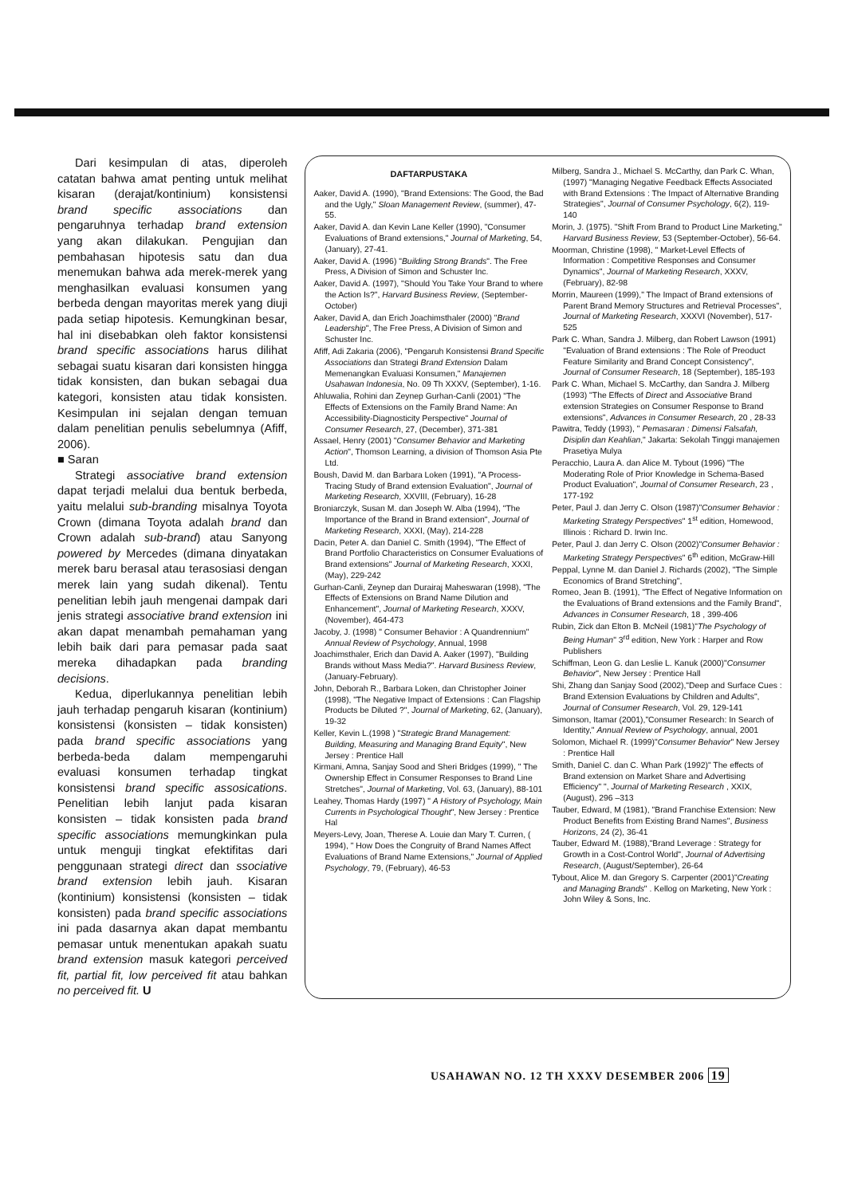Dari kesimpulan di atas, diperoleh catatan bahwa amat penting untuk melihat kisaran (derajat/kontinium) konsistensi brand specific associations dan pengaruhnya terhadap brand extension yang akan dilakukan. Pengujian dan pembahasan hipotesis satu dan dua menemukan bahwa ada merek-merek yang menghasilkan evaluasi konsumen yang berbeda dengan mayoritas merek yang diuji pada setiap hipotesis. Kemungkinan besar, hal ini disebabkan oleh faktor konsistensi brand specific associations harus dilihat sebagai suatu kisaran dari konsisten hingga tidak konsisten, dan bukan sebagai dua kategori, konsisten atau tidak konsisten. Kesimpulan ini sejalan dengan temuan dalam penelitian penulis sebelumnya (Afiff, 2006).
■ Saran
Strategi associative brand extension dapat terjadi melalui dua bentuk berbeda, yaitu melalui sub-branding misalnya Toyota Crown (dimana Toyota adalah brand dan Crown adalah sub-brand) atau Sanyong powered by Mercedes (dimana dinyatakan merek baru berasal atau terasosiasi dengan merek lain yang sudah dikenal). Tentu penelitian lebih jauh mengenai dampak dari jenis strategi associative brand extension ini akan dapat menambah pemahaman yang lebih baik dari para pemasar pada saat mereka dihadapkan pada branding decisions.
Kedua, diperlukannya penelitian lebih jauh terhadap pengaruh kisaran (kontinium) konsistensi (konsisten – tidak konsisten) pada brand specific associations yang berbeda-beda dalam mempengaruhi evaluasi konsumen terhadap tingkat konsistensi brand specific assosications. Penelitian lebih lanjut pada kisaran konsisten – tidak konsisten pada brand specific associations memungkinkan pula untuk menguji tingkat efektifitas dari penggunaan strategi direct dan ssociative brand extension lebih jauh. Kisaran (kontinium) konsistensi (konsisten – tidak konsisten) pada brand specific associations ini pada dasarnya akan dapat membantu pemasar untuk menentukan apakah suatu brand extension masuk kategori perceived fit, partial fit, low perceived fit atau bahkan no perceived fit. U
DAFTARPUSTAKA
Aaker, David A. (1990), "Brand Extensions: The Good, the Bad and the Ugly," Sloan Management Review, (summer), 47-55.
Aaker, David A. dan Kevin Lane Keller (1990), "Consumer Evaluations of Brand extensions," Journal of Marketing, 54, (January), 27-41.
Aaker, David A. (1996) "Building Strong Brands". The Free Press, A Division of Simon and Schuster Inc.
Aaker, David A. (1997), "Should You Take Your Brand to where the Action Is?", Harvard Business Review, (September-October)
Aaker, David A, dan Erich Joachimsthaler (2000) "Brand Leadership", The Free Press, A Division of Simon and Schuster Inc.
Afiff, Adi Zakaria (2006), "Pengaruh Konsistensi Brand Specific Associations dan Strategi Brand Extension Dalam Memenangkan Evaluasi Konsumen," Manajemen Usahawan Indonesia, No. 09 Th XXXV, (September), 1-16.
Ahluwalia, Rohini dan Zeynep Gurhan-Canli (2001) "The Effects of Extensions on the Family Brand Name: An Accessibility-Diagnosticity Perspective" Journal of Consumer Research, 27, (December), 371-381
Assael, Henry (2001) "Consumer Behavior and Marketing Action", Thomson Learning, a division of Thomson Asia Pte Ltd.
Boush, David M. dan Barbara Loken (1991), "A Process-Tracing Study of Brand extension Evaluation", Journal of Marketing Research, XXVIII, (February), 16-28
Broniarczyk, Susan M. dan Joseph W. Alba (1994), "The Importance of the Brand in Brand extension", Journal of Marketing Research, XXXI, (May), 214-228
Dacin, Peter A. dan Daniel C. Smith (1994), "The Effect of Brand Portfolio Characteristics on Consumer Evaluations of Brand extensions" Journal of Marketing Research, XXXI, (May), 229-242
Gurhan-Canli, Zeynep dan Durairaj Maheswaran (1998), "The Effects of Extensions on Brand Name Dilution and Enhancement", Journal of Marketing Research, XXXV, (November), 464-473
Jacoby, J. (1998) " Consumer Behavior : A Quandrennium" Annual Review of Psychology, Annual, 1998
Joachimsthaler, Erich dan David A. Aaker (1997), "Building Brands without Mass Media?". Harvard Business Review, (January-February).
John, Deborah R., Barbara Loken, dan Christopher Joiner (1998), "The Negative Impact of Extensions : Can Flagship Products be Diluted ?", Journal of Marketing, 62, (January), 19-32
Keller, Kevin L.(1998 ) "Strategic Brand Management: Building, Measuring and Managing Brand Equity", New Jersey : Prentice Hall
Kirmani, Amna, Sanjay Sood and Sheri Bridges (1999), " The Ownership Effect in Consumer Responses to Brand Line Stretches", Journal of Marketing, Vol. 63, (January), 88-101
Leahey, Thomas Hardy (1997) " A History of Psychology, Main Currents in Psychological Thought", New Jersey : Prentice Hal
Meyers-Levy, Joan, Therese A. Louie dan Mary T. Curren, ( 1994), " How Does the Congruity of Brand Names Affect Evaluations of Brand Name Extensions," Journal of Applied Psychology, 79, (February), 46-53
Milberg, Sandra J., Michael S. McCarthy, dan Park C. Whan, (1997) "Managing Negative Feedback Effects Associated with Brand Extensions : The Impact of Alternative Branding Strategies", Journal of Consumer Psychology, 6(2), 119-140
Morin, J. (1975). "Shift From Brand to Product Line Marketing," Harvard Business Review, 53 (September-October), 56-64.
Moorman, Christine (1998), " Market-Level Effects of Information : Competitive Responses and Consumer Dynamics", Journal of Marketing Research, XXXV, (February), 82-98
Morrin, Maureen (1999)," The Impact of Brand extensions of Parent Brand Memory Structures and Retrieval Processes", Journal of Marketing Research, XXXVI (November), 517-525
Park C. Whan, Sandra J. Milberg, dan Robert Lawson (1991) "Evaluation of Brand extensions : The Role of Preoduct Feature Similarity and Brand Concept Consistency", Journal of Consumer Research, 18 (September), 185-193
Park C. Whan, Michael S. McCarthy, dan Sandra J. Milberg (1993) "The Effects of Direct and Associative Brand extension Strategies on Consumer Response to Brand extensions", Advances in Consumer Research, 20 , 28-33
Pawitra, Teddy (1993), " Pemasaran : Dimensi Falsafah, Disiplin dan Keahlian," Jakarta: Sekolah Tinggi manajemen Prasetiya Mulya
Peracchio, Laura A. dan Alice M. Tybout (1996) "The Moderating Role of Prior Knowledge in Schema-Based Product Evaluation", Journal of Consumer Research, 23 , 177-192
Peter, Paul J. dan Jerry C. Olson (1987)"Consumer Behavior : Marketing Strategy Perspectives" 1<sup>st</sup> edition, Homewood, Illinois : Richard D. Irwin Inc.
Peter, Paul J. dan Jerry C. Olson (2002)"Consumer Behavior : Marketing Strategy Perspectives" 6<sup>th</sup> edition, McGraw-Hill
Peppal, Lynne M. dan Daniel J. Richards (2002), "The Simple Economics of Brand Stretching",
Romeo, Jean B. (1991), "The Effect of Negative Information on the Evaluations of Brand extensions and the Family Brand", Advances in Consumer Research, 18 , 399-406
Rubin, Zick dan Elton B. McNeil (1981)"The Psychology of Being Human" 3<sup>rd</sup> edition, New York : Harper and Row Publishers
Schiffman, Leon G. dan Leslie L. Kanuk (2000)"Consumer Behavior", New Jersey : Prentice Hall
Shi, Zhang dan Sanjay Sood (2002),"Deep and Surface Cues : Brand Extension Evaluations by Children and Adults", Journal of Consumer Research, Vol. 29, 129-141
Simonson, Itamar (2001),"Consumer Research: In Search of Identity," Annual Review of Psychology, annual, 2001
Solomon, Michael R. (1999)"Consumer Behavior" New Jersey : Prentice Hall
Smith, Daniel C. dan C. Whan Park (1992)" The effects of Brand extension on Market Share and Advertising Efficiency" ", Journal of Marketing Research , XXIX, (August), 296 –313
Tauber, Edward, M (1981), "Brand Franchise Extension: New Product Benefits from Existing Brand Names", Business Horizons, 24 (2), 36-41
Tauber, Edward M. (1988),"Brand Leverage : Strategy for Growth in a Cost-Control World", Journal of Advertising Research, (August/September), 26-64
Tybout, Alice M. dan Gregory S. Carpenter (2001)"Creating and Managing Brands" . Kellog on Marketing, New York : John Wiley & Sons, Inc.
USAHAWAN NO. 12 TH XXXV DESEMBER 2006 19